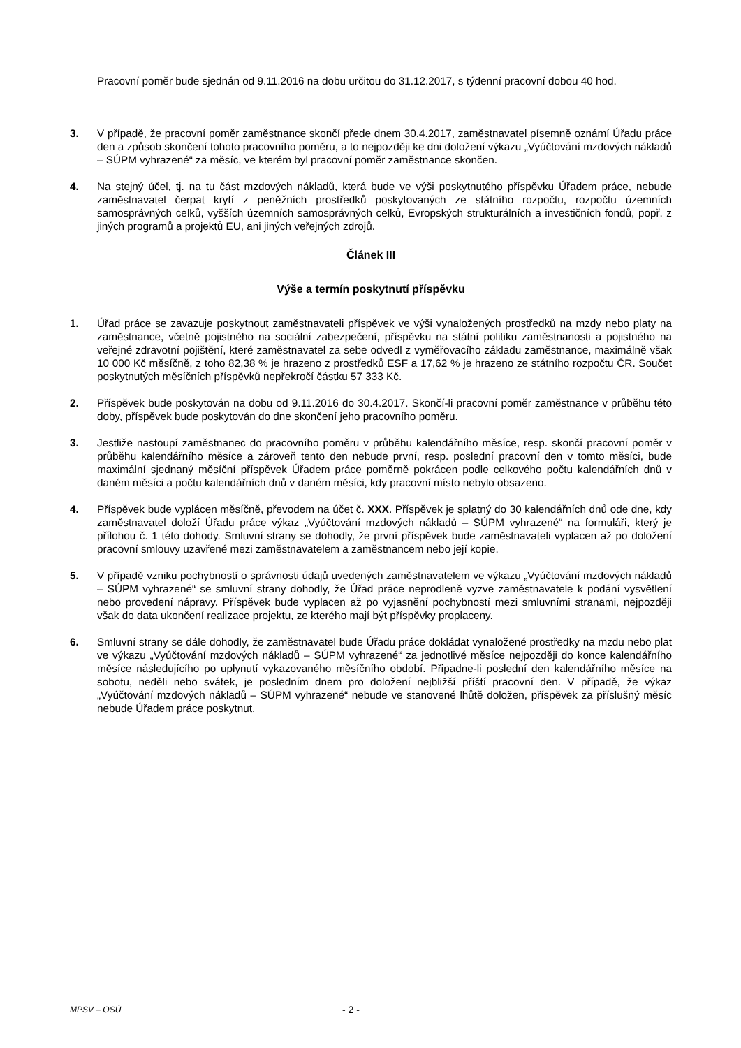Pracovní poměr bude sjednán od 9.11.2016 na dobu určitou do 31.12.2017, s týdenní pracovní dobou 40 hod.
3. V případě, že pracovní poměr zaměstnance skončí přede dnem 30.4.2017, zaměstnavatel písemně oznámí Úřadu práce den a způsob skončení tohoto pracovního poměru, a to nejpozději ke dni doložení výkazu „Vyúčtování mzdových nákladů – SÚPM vyhrazené“ za měsíc, ve kterém byl pracovní poměr zaměstnance skončen.
4. Na stejný účel, tj. na tu část mzdových nákladů, která bude ve výši poskytnutého příspěvku Úřadem práce, nebude zaměstnavatel čerpat krytí z peněžních prostředků poskytovaných ze státního rozpočtu, rozpočtu územních samosprávných celků, vyšších územních samosprávných celků, Evropských strukturálních a investičních fondů, popř. z jiných programů a projektů EU, ani jiných veřejných zdrojů.
Článek III
Výše a termín poskytnutí příspěvku
1. Úřad práce se zavazuje poskytnout zaměstnavateli příspěvek ve výši vynaložených prostředků na mzdy nebo platy na zaměstnance, včetně pojistného na sociální zabezpečení, příspěvku na státní politiku zaměstnanosti a pojistného na veřejné zdravotní pojištění, které zaměstnavatel za sebe odvedl z vyměřovacího základu zaměstnance, maximálně však 10 000 Kč měsíčně, z toho 82,38 % je hrazeno z prostředků ESF a 17,62 % je hrazeno ze státního rozpočtu ČR. Součet poskytnutých měsíčních příspěvků nepřekročí částku 57 333 Kč.
2. Příspěvek bude poskytován na dobu od 9.11.2016 do 30.4.2017. Skončí-li pracovní poměr zaměstnance v průběhu této doby, příspěvek bude poskytován do dne skončení jeho pracovního poměru.
3. Jestliže nastoupí zaměstnanec do pracovního poměru v průběhu kalendářního měsíce, resp. skončí pracovní poměr v průběhu kalendářního měsíce a zároveň tento den nebude první, resp. poslední pracovní den v tomto měsíci, bude maximální sjednaný měsíční příspěvek Úřadem práce poměrně pokrácen podle celkového počtu kalendářních dnů v daném měsíci a počtu kalendářních dnů v daném měsíci, kdy pracovní místo nebylo obsazeno.
4. Příspěvek bude vyplácen měsíčně, převodem na účet č. XXX. Příspěvek je splatný do 30 kalendářních dnů ode dne, kdy zaměstnavatel doloží Úřadu práce výkaz „Vyúčtování mzdových nákladů – SÚPM vyhrazené“ na formuláři, který je přílohou č. 1 této dohody. Smluvní strany se dohodly, že první příspěvek bude zaměstnavateli vyplacen až po doložení pracovní smlouvy uzavřené mezi zaměstnavatelem a zaměstnancem nebo její kopie.
5. V případě vzniku pochybností o správnosti údajů uvedených zaměstnavatelem ve výkazu „Vyúčtování mzdových nákladů – SÚPM vyhrazené“ se smluvní strany dohodly, že Úřad práce neprodleně vyzve zaměstnavatele k podání vysvětlení nebo provedení nápravy. Příspěvek bude vyplacen až po vyjasnění pochybností mezi smluvními stranami, nejpozději však do data ukončení realizace projektu, ze kterého mají být příspěvky proplaceny.
6. Smluvní strany se dále dohodly, že zaměstnavatel bude Úřadu práce dokládat vynaložené prostředky na mzdu nebo plat ve výkazu „Vyúčtování mzdových nákladů – SÚPM vyhrazené“ za jednotlivé měsíce nejpozději do konce kalendářního měsíce následujícího po uplynutí vykazovaného měsíčního období. Připadne-li poslední den kalendářního měsíce na sobotu, neděli nebo svátek, je posledním dnem pro doložení nejbližší příští pracovní den. V případě, že výkaz „Vyúčtování mzdových nákladů – SÚPM vyhrazené“ nebude ve stanovené lhůtě doložen, příspěvek za příslušný měsíc nebude Úřadem práce poskytnut.
MPSV – OSÚ - 2 -